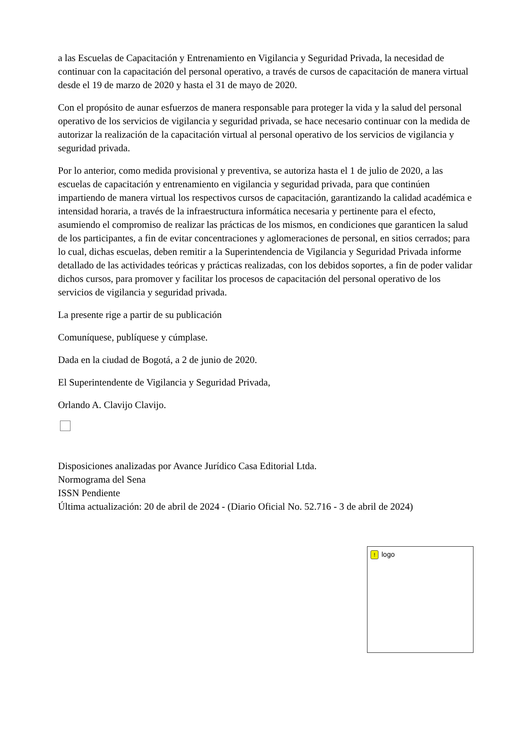a las Escuelas de Capacitación y Entrenamiento en Vigilancia y Seguridad Privada, la necesidad de continuar con la capacitación del personal operativo, a través de cursos de capacitación de manera virtual desde el 19 de marzo de 2020 y hasta el 31 de mayo de 2020.
Con el propósito de aunar esfuerzos de manera responsable para proteger la vida y la salud del personal operativo de los servicios de vigilancia y seguridad privada, se hace necesario continuar con la medida de autorizar la realización de la capacitación virtual al personal operativo de los servicios de vigilancia y seguridad privada.
Por lo anterior, como medida provisional y preventiva, se autoriza hasta el 1 de julio de 2020, a las escuelas de capacitación y entrenamiento en vigilancia y seguridad privada, para que continúen impartiendo de manera virtual los respectivos cursos de capacitación, garantizando la calidad académica e intensidad horaria, a través de la infraestructura informática necesaria y pertinente para el efecto, asumiendo el compromiso de realizar las prácticas de los mismos, en condiciones que garanticen la salud de los participantes, a fin de evitar concentraciones y aglomeraciones de personal, en sitios cerrados; para lo cual, dichas escuelas, deben remitir a la Superintendencia de Vigilancia y Seguridad Privada informe detallado de las actividades teóricas y prácticas realizadas, con los debidos soportes, a fin de poder validar dichos cursos, para promover y facilitar los procesos de capacitación del personal operativo de los servicios de vigilancia y seguridad privada.
La presente rige a partir de su publicación
Comuníquese, publíquese y cúmplase.
Dada en la ciudad de Bogotá, a 2 de junio de 2020.
El Superintendente de Vigilancia y Seguridad Privada,
Orlando A. Clavijo Clavijo.
Disposiciones analizadas por Avance Jurídico Casa Editorial Ltda.
Normograma del Sena
ISSN Pendiente
Última actualización: 20 de abril de 2024 - (Diario Oficial No. 52.716 - 3 de abril de 2024)
! logo